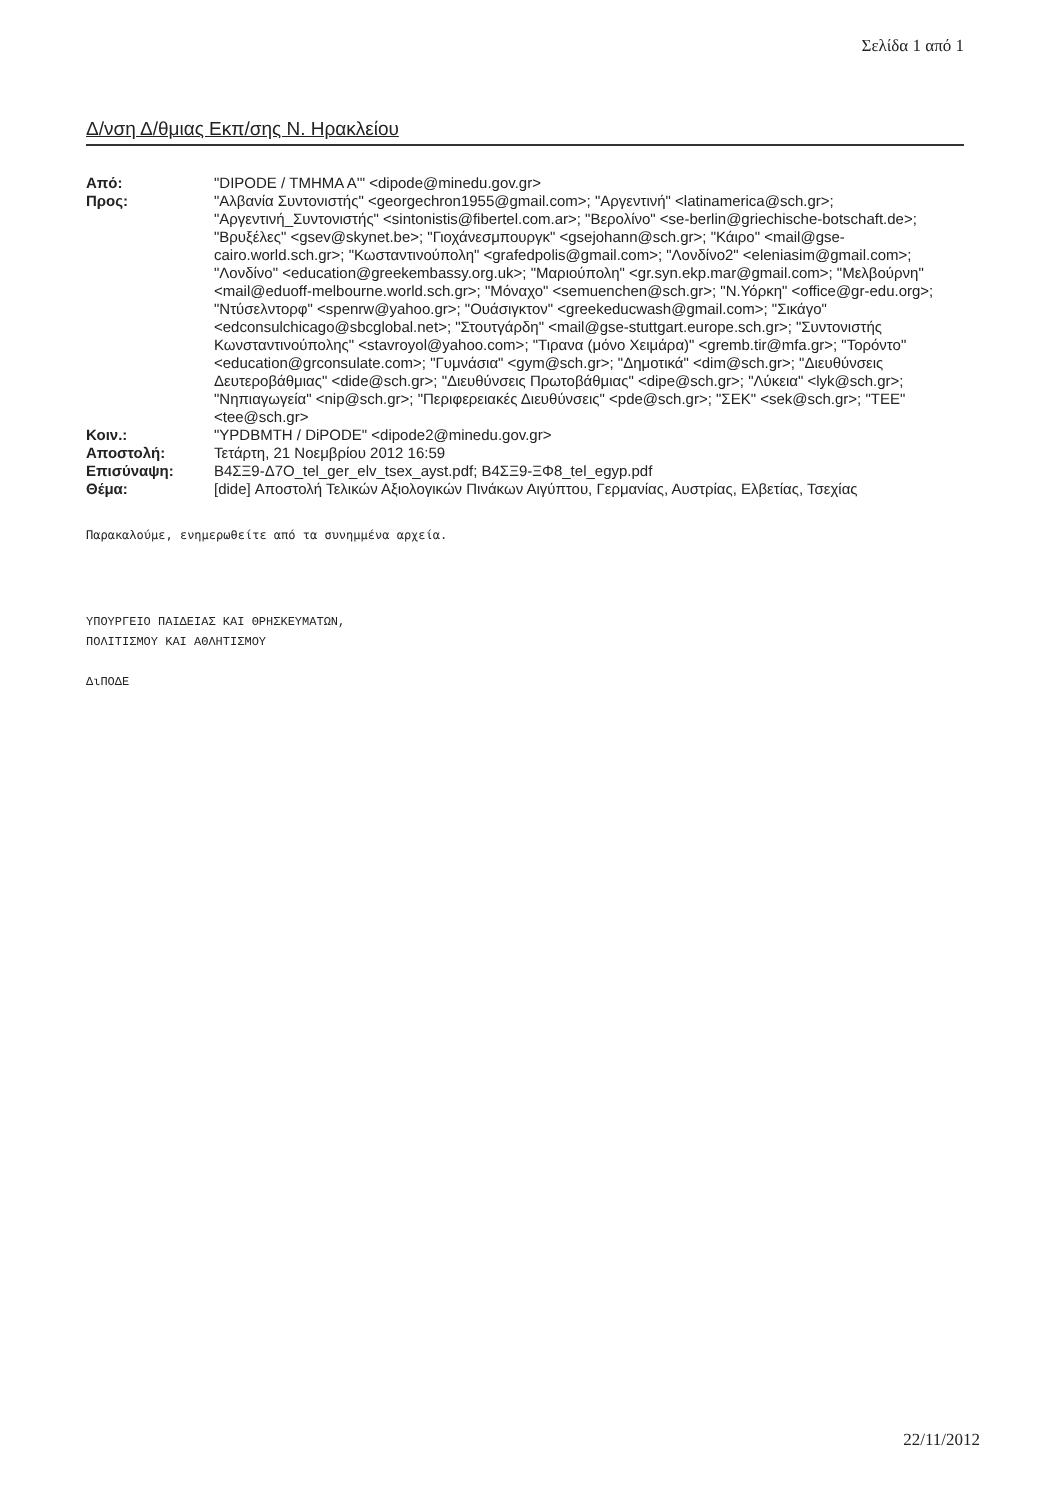Σελίδα 1 από 1
Δ/νση Δ/θμιας Εκπ/σης Ν. Ηρακλείου
| Από: | "DIPODE / ΤΜΗΜΑ Α'" <dipode@minedu.gov.gr> |
| Προς: | "Αλβανία Συντονιστής" <georgechron1955@gmail.com>; "Αργεντινή" <latinamerica@sch.gr>; "Αργεντινή_Συντονιστής" <sintonistis@fibertel.com.ar>; "Βερολίνο" <se-berlin@griechische-botschaft.de>; "Βρυξέλες" <gsev@skynet.be>; "Γιοχάνεσμπουργκ" <gsejohann@sch.gr>; "Κάιρο" <mail@gse-cairo.world.sch.gr>; "Κωσταντινούπολη" <grafedpolis@gmail.com>; "Λονδίνο2" <eleniasim@gmail.com>; "Λονδίνο" <education@greekembassy.org.uk>; "Μαριούπολη" <gr.syn.ekp.mar@gmail.com>; "Μελβούρνη" <mail@eduoff-melbourne.world.sch.gr>; "Μόναχο" <semuenchen@sch.gr>; "Ν.Υόρκη" <office@gr-edu.org>; "Ντύσελντορφ" <spenrw@yahoo.gr>; "Ουάσιγκτον" <greekeducwash@gmail.com>; "Σικάγο" <edconsulchicago@sbcglobal.net>; "Στουτγάρδη" <mail@gse-stuttgart.europe.sch.gr>; "Συντονιστής Κωνσταντινούπολης" <stavroyol@yahoo.com>; "Τιρανα (μόνο Χειμάρα)" <gremb.tir@mfa.gr>; "Τορόντο" <education@grconsulate.com>; "Γυμνάσια" <gym@sch.gr>; "Δημοτικά" <dim@sch.gr>; "Διευθύνσεις Δευτεροβάθμιας" <dide@sch.gr>; "Διευθύνσεις Πρωτοβάθμιας" <dipe@sch.gr>; "Λύκεια" <lyk@sch.gr>; "Νηπιαγωγεία" <nip@sch.gr>; "Περιφερειακές Διευθύνσεις" <pde@sch.gr>; "ΣΕΚ" <sek@sch.gr>; "ΤΕΕ" <tee@sch.gr> |
| Κοιν.: | "YPDBMTH / DiPODE" <dipode2@minedu.gov.gr> |
| Αποστολή: | Τετάρτη, 21 Νοεμβρίου 2012 16:59 |
| Επισύναψη: | Β4ΣΞ9-Δ7Ο_tel_ger_elv_tsex_ayst.pdf; Β4ΣΞ9-ΞΦ8_tel_egyp.pdf |
| Θέμα: | [dide] Αποστολή Τελικών Αξιολογικών Πινάκων Αιγύπτου, Γερμανίας, Αυστρίας, Ελβετίας, Τσεχίας |
Παρακαλούμε, ενημερωθείτε από τα συνημμένα αρχεία.
ΥΠΟΥΡΓΕΙΟ ΠΑΙΔΕΙΑΣ ΚΑΙ ΘΡΗΣΚΕΥΜΑΤΩΝ,
ΠΟΛΙΤΙΣΜΟΥ ΚΑΙ ΑΘΛΗΤΙΣΜΟΥ
ΔιΠΟΔΕ
22/11/2012